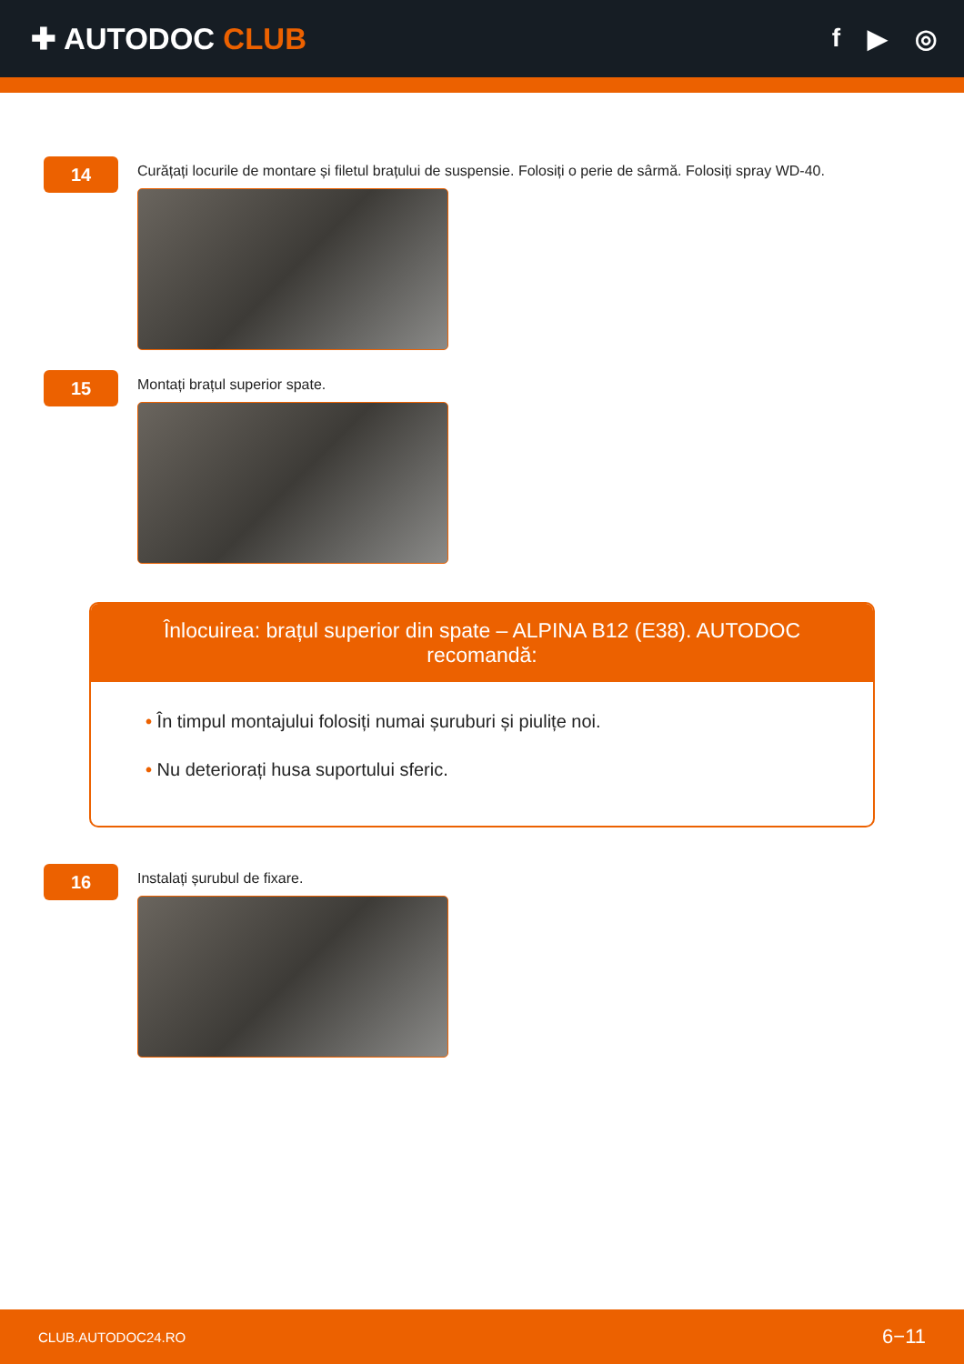✚ AUTODOC CLUB
f ▶ ◎
14
Curățați locurile de montare și filetul brațului de suspensie. Folosiți o perie de sârmă. Folosiți spray WD-40.
15
Montați brațul superior spate.
Înlocuirea: brațul superior din spate – ALPINA B12 (E38). AUTODOC recomandă:
• În timpul montajului folosiți numai șuruburi și piulițe noi.
• Nu deteriorați husa suportului sferic.
16
Instalați șurubul de fixare.
CLUB.AUTODOC24.RO 6−11